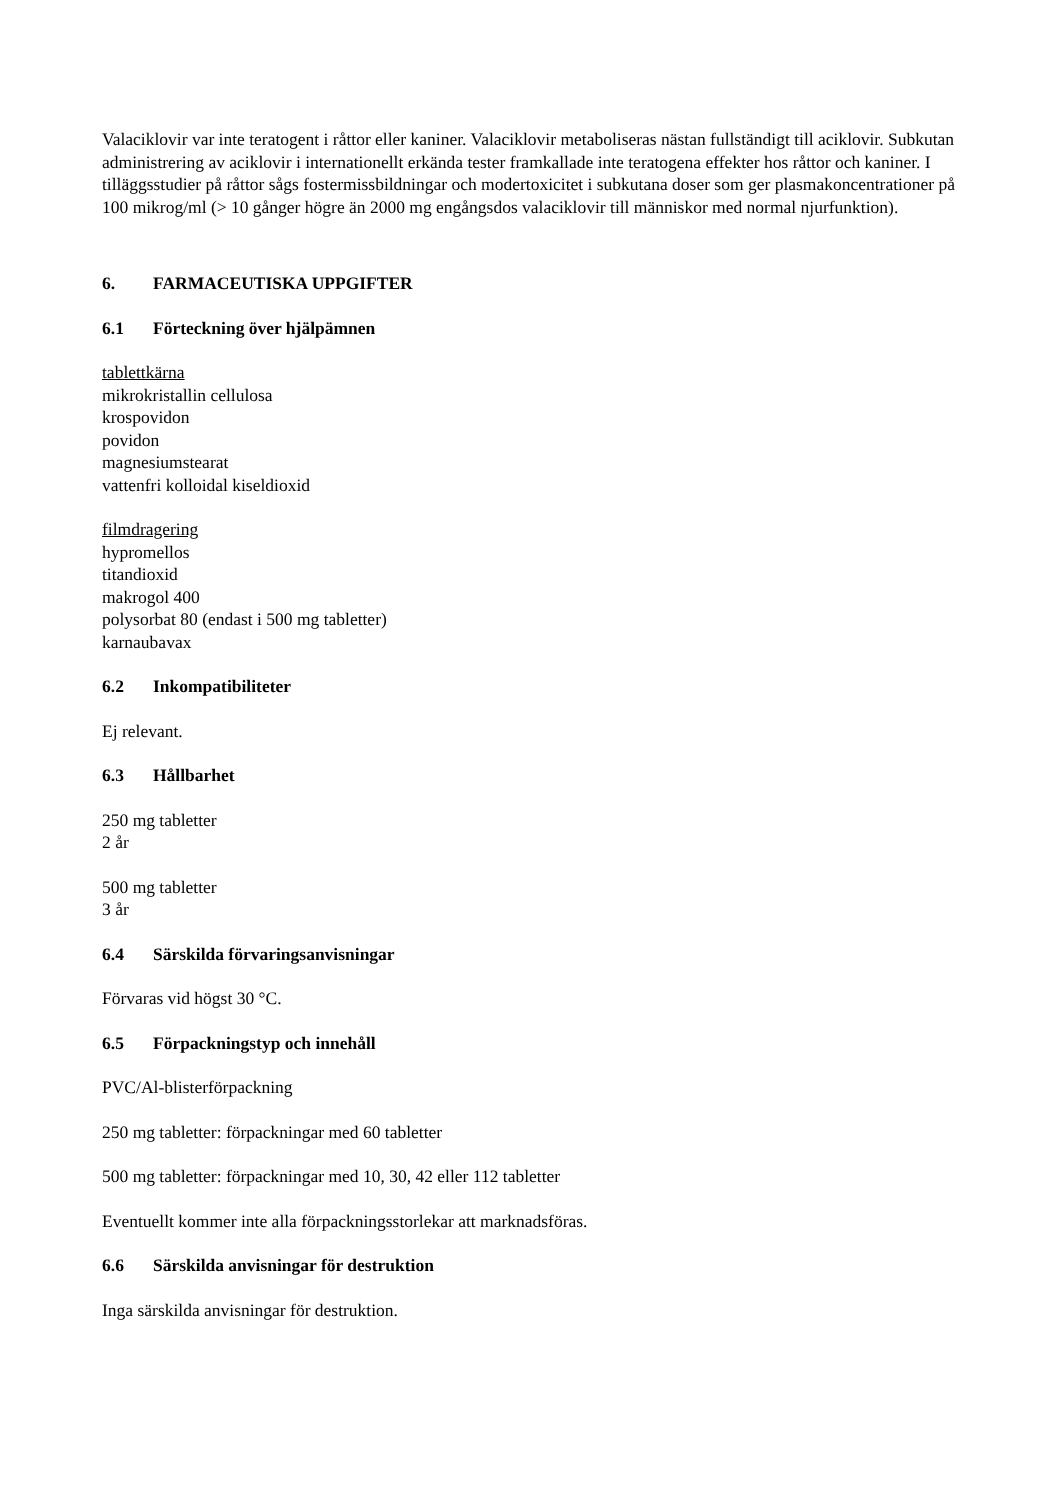Valaciklovir var inte teratogent i råttor eller kaniner. Valaciklovir metaboliseras nästan fullständigt till aciklovir. Subkutan administrering av aciklovir i internationellt erkända tester framkallade inte teratogena effekter hos råttor och kaniner. I tilläggsstudier på råttor sågs fostermissbildningar och modertoxicitet i subkutana doser som ger plasmakoncentrationer på 100 mikrog/ml (> 10 gånger högre än 2000 mg engångsdos valaciklovir till människor med normal njurfunktion).
6. FARMACEUTISKA UPPGIFTER
6.1 Förteckning över hjälpämnen
tablettkärna
mikrokristallin cellulosa
krospovidon
povidon
magnesiumstearat
vattenfri kolloidal kiseldioxid
filmdragering
hypromellos
titandioxid
makrogol 400
polysorbat 80 (endast i 500 mg tabletter)
karnaubavax
6.2 Inkompatibiliteter
Ej relevant.
6.3 Hållbarhet
250 mg tabletter
2 år
500 mg tabletter
3 år
6.4 Särskilda förvaringsanvisningar
Förvaras vid högst 30 °C.
6.5 Förpackningstyp och innehåll
PVC/Al-blisterförpackning
250 mg tabletter: förpackningar med 60 tabletter
500 mg tabletter: förpackningar med 10, 30, 42 eller 112 tabletter
Eventuellt kommer inte alla förpackningsstorlekar att marknadsföras.
6.6 Särskilda anvisningar för destruktion
Inga särskilda anvisningar för destruktion.